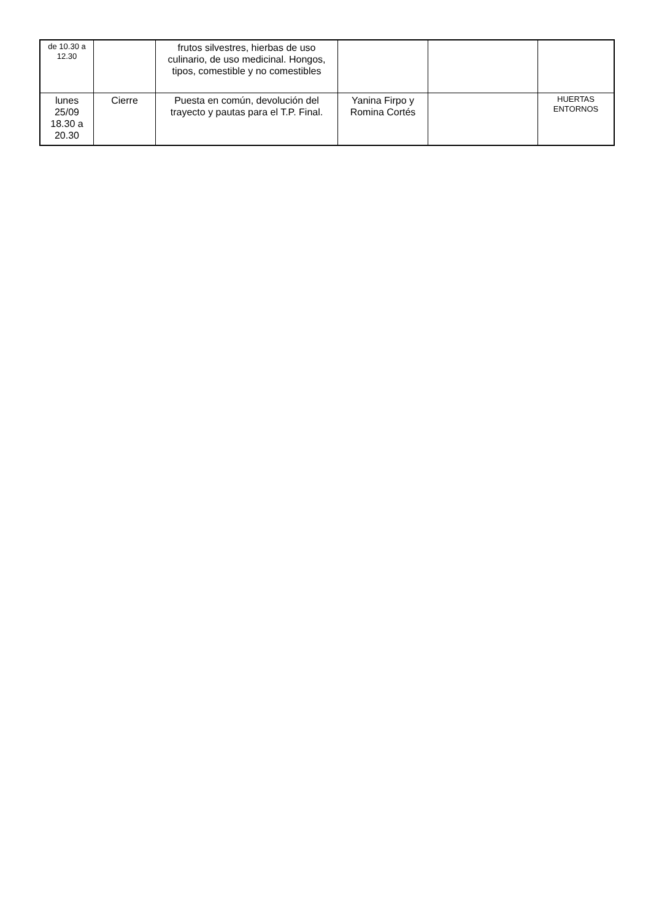| de 10.30 a 12.30 | | frutos silvestres, hierbas de uso culinario, de uso medicinal. Hongos, tipos, comestible y no comestibles | | | |
| lunes 25/09 18.30 a 20.30 | Cierre | Puesta en común, devolución del trayecto y pautas para el T.P. Final. | Yanina Firpo y Romina Cortés | | HUERTAS ENTORNOS |